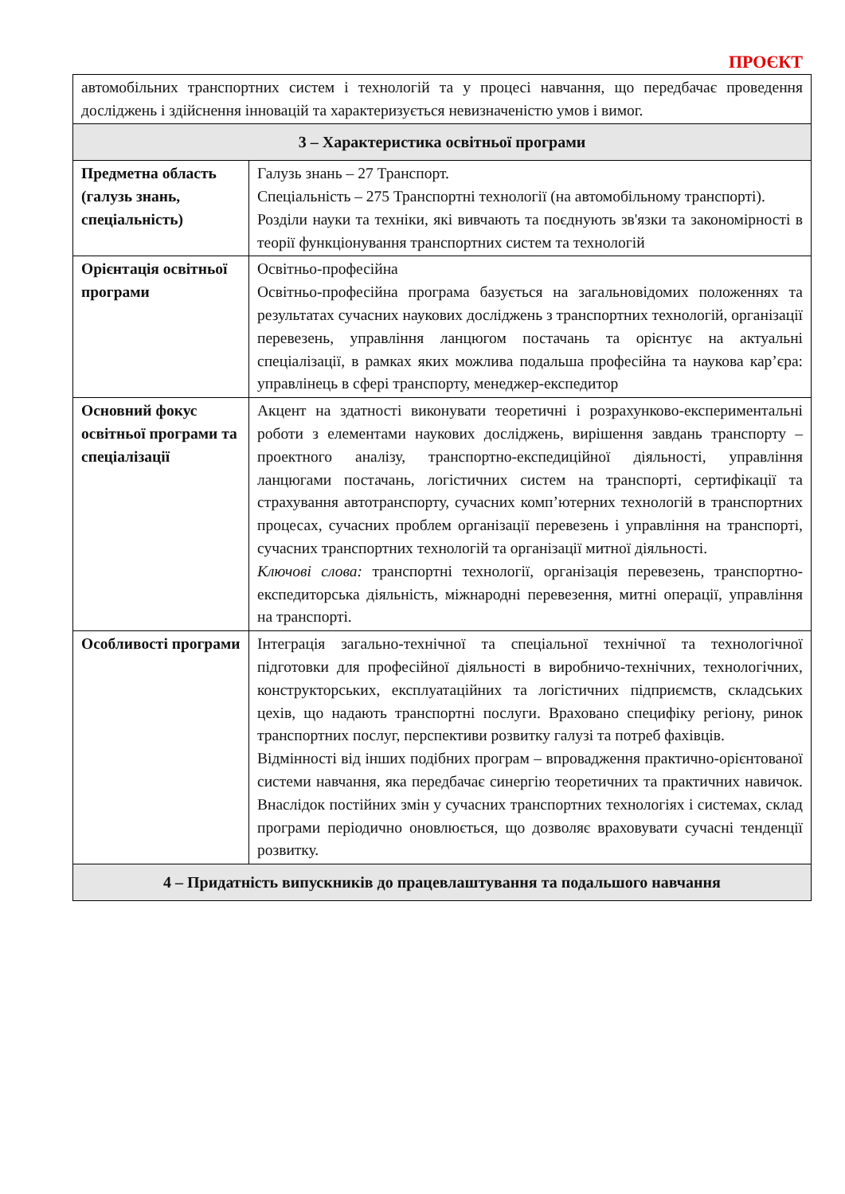ПРОЄКТ
| автомобільних транспортних систем і технологій та у процесі навчання, що передбачає проведення досліджень і здійснення інновацій та характеризується невизначеністю умов і вимог. | |
| 3 – Характеристика освітньої програми | |
| Предметна область (галузь знань, спеціальність) | Галузь знань – 27 Транспорт. Спеціальність – 275 Транспортні технології (на автомобільному транспорті). Розділи науки та техніки, які вивчають та поєднують зв'язки та закономірності в теорії функціонування транспортних систем та технологій |
| Орієнтація освітньої програми | Освітньо-професійна Освітньо-професійна програма базується на загальновідомих положеннях та результатах сучасних наукових досліджень з транспортних технологій, організації перевезень, управління ланцюгом постачань та орієнтує на актуальні спеціалізації, в рамках яких можлива подальша професійна та наукова кар’єра: управлінець в сфері транспорту, менеджер-експедитор |
| Основний фокус освітньої програми та спеціалізації | Акцент на здатності виконувати теоретичні і розрахунково-експериментальні роботи з елементами наукових досліджень, вирішення завдань транспорту – проектного аналізу, транспортно-експедиційної діяльності, управління ланцюгами постачань, логістичних систем на транспорті, сертифікації та страхування автотранспорту, сучасних комп’ютерних технологій в транспортних процесах, сучасних проблем організації перевезень і управління на транспорті, сучасних транспортних технологій та організації митної діяльності. Ключові слова: транспортні технології, організація перевезень, транспортно-експедиторська діяльність, міжнародні перевезення, митні операції, управління на транспорті. |
| Особливості програми | Інтеграція загально-технічної та спеціальної технічної та технологічної підготовки для професійної діяльності в виробничо-технічних, технологічних, конструкторських, експлуатаційних та логістичних підприємств, складських цехів, що надають транспортні послуги. Враховано специфіку регіону, ринок транспортних послуг, перспективи розвитку галузі та потреб фахівців. Відмінності від інших подібних програм – впровадження практично-орієнтованої системи навчання, яка передбачає синергію теоретичних та практичних навичок. Внаслідок постійних змін у сучасних транспортних технологіях і системах, склад програми періодично оновлюється, що дозволяє враховувати сучасні тенденції розвитку. |
| 4 – Придатність випускників до працевлаштування та подальшого навчання | |